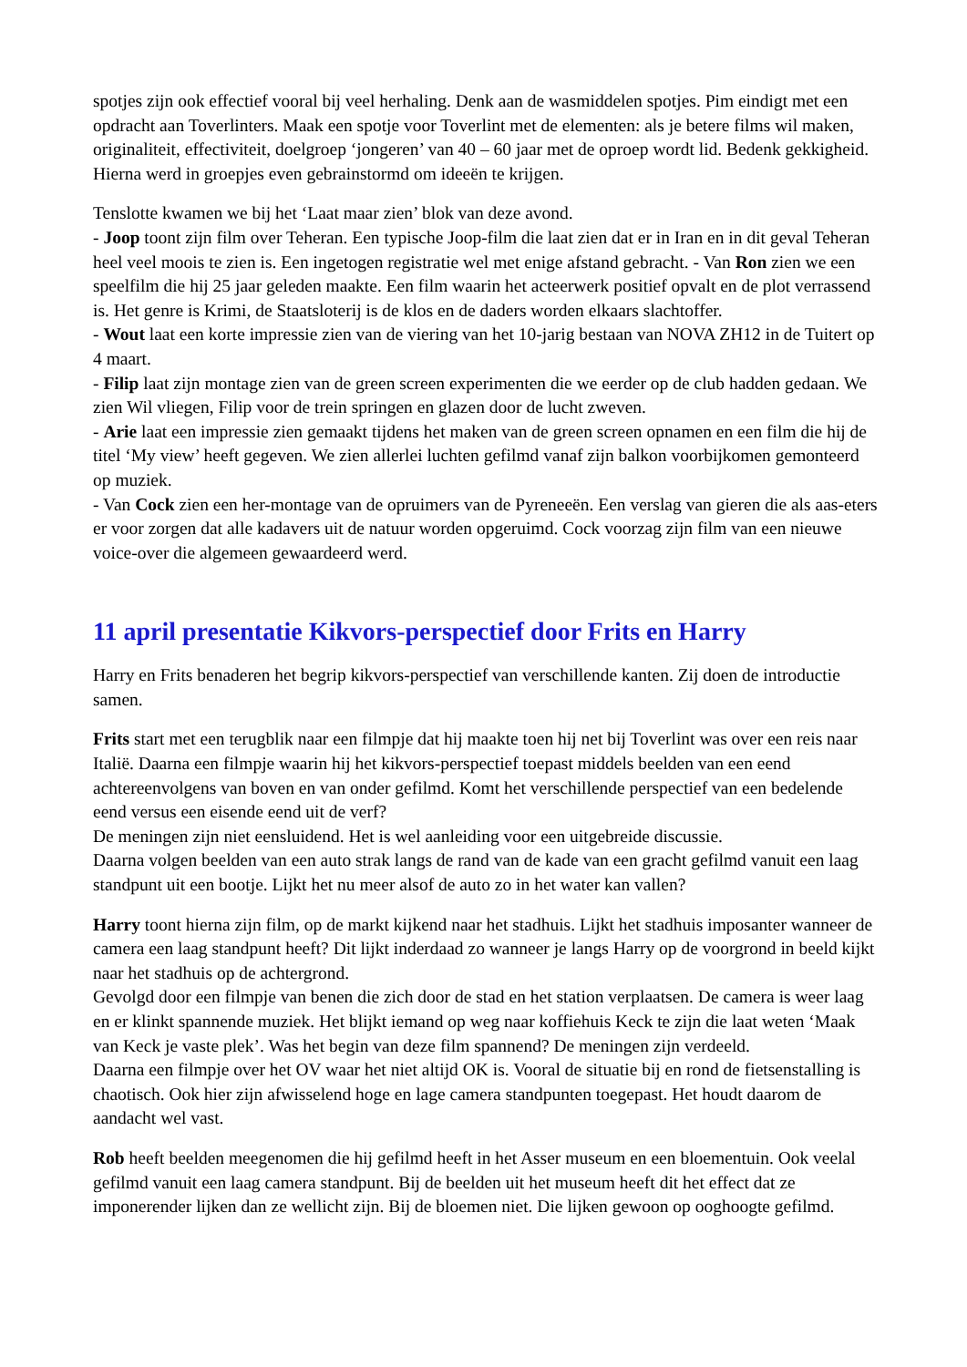spotjes zijn ook effectief vooral bij veel herhaling. Denk aan de wasmiddelen spotjes. Pim eindigt met een opdracht aan Toverlinters. Maak een spotje voor Toverlint met de elementen: als je betere films wil maken, originaliteit, effectiviteit, doelgroep ‘jongeren’ van 40 – 60 jaar met de oproep wordt lid. Bedenk gekkigheid. Hierna werd in groepjes even gebrainstormd om ideeën te krijgen.
Tenslotte kwamen we bij het ‘Laat maar zien’ blok van deze avond.
- Joop toont zijn film over Teheran. Een typische Joop-film die laat zien dat er in Iran en in dit geval Teheran heel veel moois te zien is. Een ingetogen registratie wel met enige afstand gebracht. - Van Ron zien we een speelfilm die hij 25 jaar geleden maakte. Een film waarin het acteerwerk positief opvalt en de plot verrassend is. Het genre is Krimi, de Staatsloterij is de klos en de daders worden elkaars slachtoffer.
- Wout laat een korte impressie zien van de viering van het 10-jarig bestaan van NOVA ZH12 in de Tuitert op 4 maart.
- Filip laat zijn montage zien van de green screen experimenten die we eerder op de club hadden gedaan. We zien Wil vliegen, Filip voor de trein springen en glazen door de lucht zweven.
- Arie laat een impressie zien gemaakt tijdens het maken van de green screen opnamen en een film die hij de titel ‘My view’ heeft gegeven. We zien allerlei luchten gefilmd vanaf zijn balkon voorbijkomen gemonteerd op muziek.
- Van Cock zien een her-montage van de opruimers van de Pyreneeën. Een verslag van gieren die als aas-eters er voor zorgen dat alle kadavers uit de natuur worden opgeruimd. Cock voorzag zijn film van een nieuwe voice-over die algemeen gewaardeerd werd.
11 april presentatie Kikvors-perspectief door Frits en Harry
Harry en Frits benaderen het begrip kikvors-perspectief van verschillende kanten. Zij doen de introductie samen.
Frits start met een terugblik naar een filmpje dat hij maakte toen hij net bij Toverlint was over een reis naar Italië. Daarna een filmpje waarin hij het kikvors-perspectief toepast middels beelden van een eend achtereenvolgens van boven en van onder gefilmd. Komt het verschillende perspectief van een bedelende eend versus een eisende eend uit de verf?
De meningen zijn niet eensluidend. Het is wel aanleiding voor een uitgebreide discussie.
Daarna volgen beelden van een auto strak langs de rand van de kade van een gracht gefilmd vanuit een laag standpunt uit een bootje. Lijkt het nu meer alsof de auto zo in het water kan vallen?
Harry toont hierna zijn film, op de markt kijkend naar het stadhuis. Lijkt het stadhuis imposanter wanneer de camera een laag standpunt heeft? Dit lijkt inderdaad zo wanneer je langs Harry op de voorgrond in beeld kijkt naar het stadhuis op de achtergrond.
Gevolgd door een filmpje van benen die zich door de stad en het station verplaatsen. De camera is weer laag en er klinkt spannende muziek. Het blijkt iemand op weg naar koffiehuis Keck te zijn die laat weten ‘Maak van Keck je vaste plek’. Was het begin van deze film spannend? De meningen zijn verdeeld.
Daarna een filmpje over het OV waar het niet altijd OK is. Vooral de situatie bij en rond de fietsenstalling is chaotisch. Ook hier zijn afwisselend hoge en lage camera standpunten toegepast. Het houdt daarom de aandacht wel vast.
Rob heeft beelden meegenomen die hij gefilmd heeft in het Asser museum en een bloementuin. Ook veelal gefilmd vanuit een laag camera standpunt. Bij de beelden uit het museum heeft dit het effect dat ze imponerender lijken dan ze wellicht zijn. Bij de bloemen niet. Die lijken gewoon op ooghoogte gefilmd.